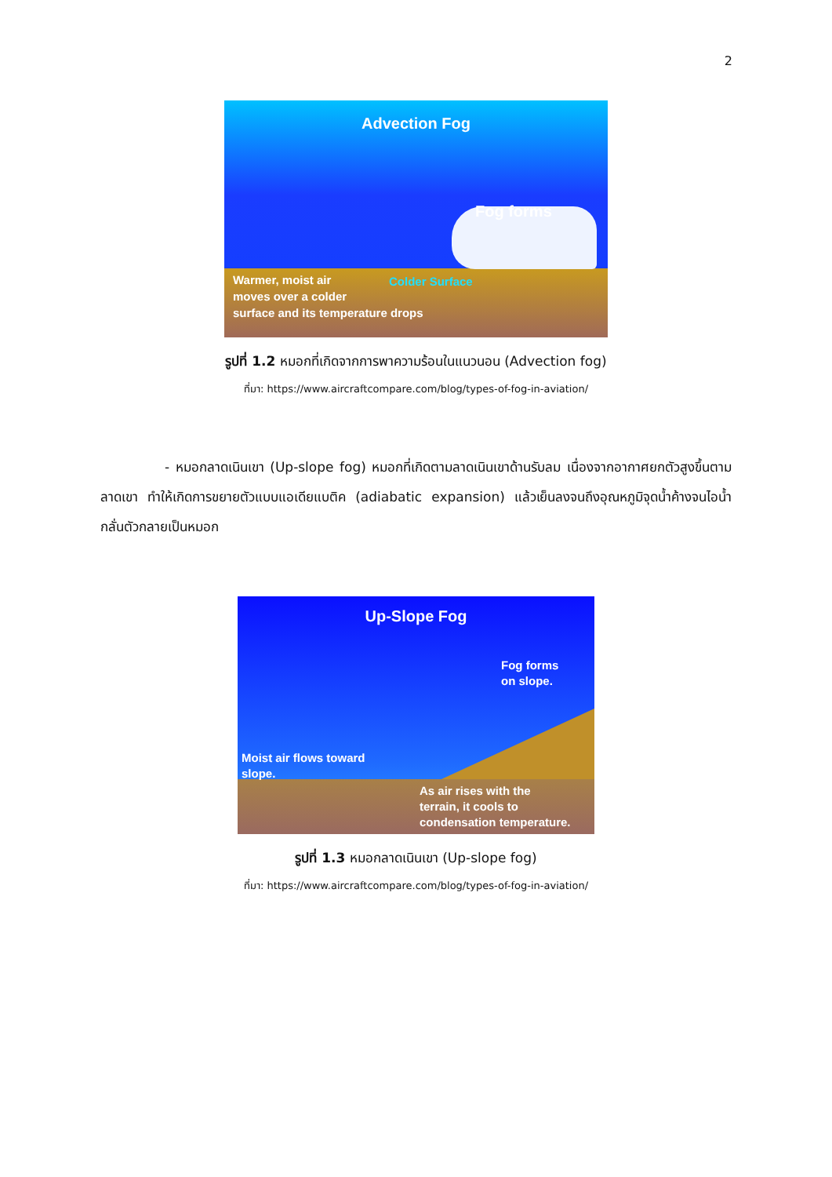2
Advection Fog
Fog forms
Colder Surface
Warmer, moist air
moves over a colder
surface and its temperature drops
รูปที่ 1.2 หมอกที่เกิดจากการพาความร้อนในแนวนอน (Advection fog)
ที่มา: https://www.aircraftcompare.com/blog/types-of-fog-in-aviation/
- หมอกลาดเนินเขา (Up-slope fog) หมอกที่เกิดตามลาดเนินเขาด้านรับลม เนื่องจากอากาศยกตัวสูงขึ้นตามลาดเขา ทำให้เกิดการขยายตัวแบบแอเดียแบติค (adiabatic expansion) แล้วเย็นลงจนถึงอุณหภูมิจุดน้ำค้างจนไอน้ำกลั่นตัวกลายเป็นหมอก
Up-Slope Fog
Fog forms
on slope.
Moist air flows toward
slope.
As air rises with the
terrain, it cools to
condensation temperature.
รูปที่ 1.3 หมอกลาดเนินเขา (Up-slope fog)
ที่มา: https://www.aircraftcompare.com/blog/types-of-fog-in-aviation/